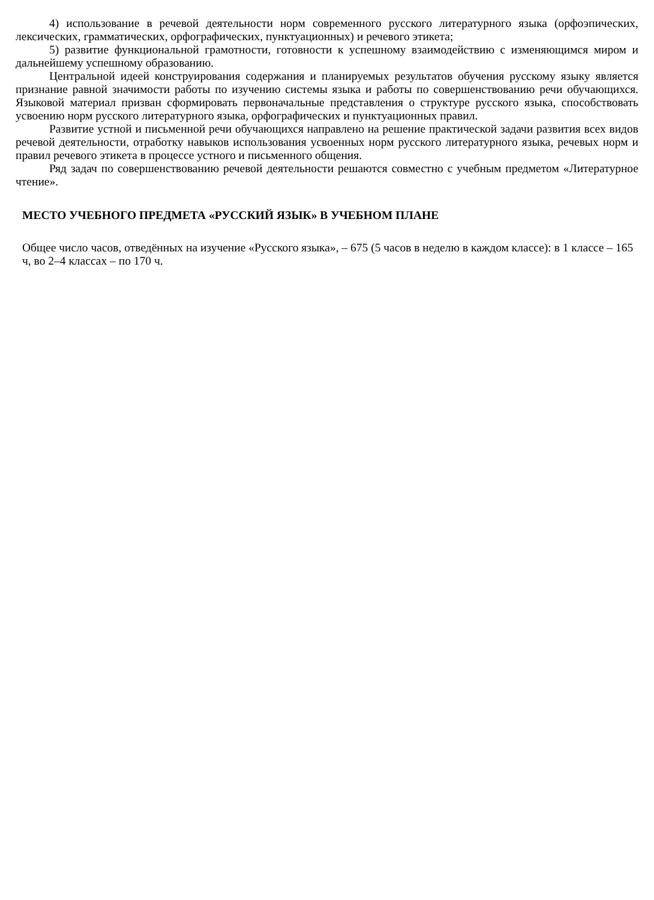4) использование в речевой деятельности норм современного русского литературного языка (орфоэпических, лексических, грамматических, орфографических, пунктуационных) и речевого этикета;
5) развитие функциональной грамотности, готовности к успешному взаимодействию с изменяющимся миром и дальнейшему успешному образованию.
Центральной идеей конструирования содержания и планируемых результатов обучения русскому языку является признание равной значимости работы по изучению системы языка и работы по совершенствованию речи обучающихся. Языковой материал призван сформировать первоначальные представления о структуре русского языка, способствовать усвоению норм русского литературного языка, орфографических и пунктуационных правил.
Развитие устной и письменной речи обучающихся направлено на решение практической задачи развития всех видов речевой деятельности, отработку навыков использования усвоенных норм русского литературного языка, речевых норм и правил речевого этикета в процессе устного и письменного общения.
Ряд задач по совершенствованию речевой деятельности решаются совместно с учебным предметом «Литературное чтение».
МЕСТО УЧЕБНОГО ПРЕДМЕТА «РУССКИЙ ЯЗЫК» В УЧЕБНОМ ПЛАНЕ
Общее число часов, отведённых на изучение «Русского языка», – 675 (5 часов в неделю в каждом классе): в 1 классе – 165 ч, во 2–4 классах – по 170 ч.